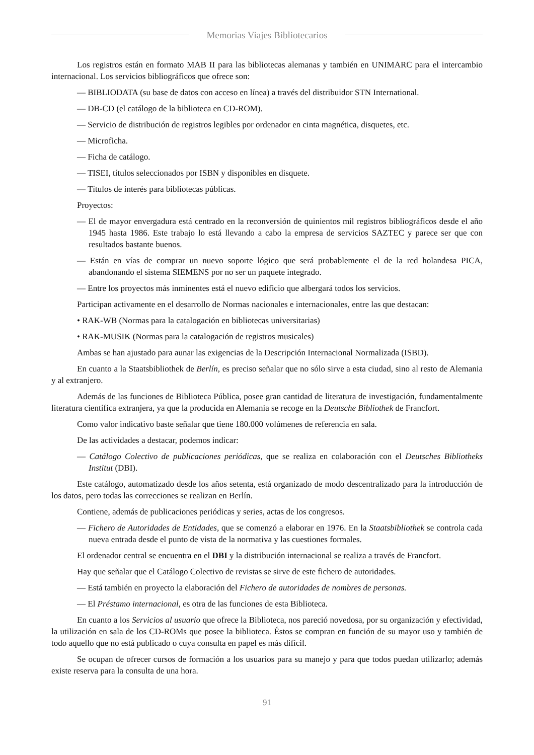Memorias Viajes Bibliotecarios
Los registros están en formato MAB II para las bibliotecas alemanas y también en UNIMARC para el intercambio internacional. Los servicios bibliográficos que ofrece son:
— BIBLIODATA (su base de datos con acceso en línea) a través del distribuidor STN International.
— DB-CD (el catálogo de la biblioteca en CD-ROM).
— Servicio de distribución de registros legibles por ordenador en cinta magnética, disquetes, etc.
— Microficha.
— Ficha de catálogo.
— TISEI, títulos seleccionados por ISBN y disponibles en disquete.
— Títulos de interés para bibliotecas públicas.
Proyectos:
— El de mayor envergadura está centrado en la reconversión de quinientos mil registros bibliográficos desde el año 1945 hasta 1986. Este trabajo lo está llevando a cabo la empresa de servicios SAZTEC y parece ser que con resultados bastante buenos.
— Están en vías de comprar un nuevo soporte lógico que será probablemente el de la red holandesa PICA, abandonando el sistema SIEMENS por no ser un paquete integrado.
— Entre los proyectos más inminentes está el nuevo edificio que albergará todos los servicios.
Participan activamente en el desarrollo de Normas nacionales e internacionales, entre las que destacan:
• RAK-WB (Normas para la catalogación en bibliotecas universitarias)
• RAK-MUSIK (Normas para la catalogación de registros musicales)
Ambas se han ajustado para aunar las exigencias de la Descripción Internacional Normalizada (ISBD).
En cuanto a la Staatsbibliothek de Berlín, es preciso señalar que no sólo sirve a esta ciudad, sino al resto de Alemania y al extranjero.
Además de las funciones de Biblioteca Pública, posee gran cantidad de literatura de investigación, fundamentalmente literatura científica extranjera, ya que la producida en Alemania se recoge en la Deutsche Bibliothek de Francfort.
Como valor indicativo baste señalar que tiene 180.000 volúmenes de referencia en sala.
De las actividades a destacar, podemos indicar:
— Catálogo Colectivo de publicaciones periódicas, que se realiza en colaboración con el Deutsches Bibliotheks Institut (DBI).
Este catálogo, automatizado desde los años setenta, está organizado de modo descentralizado para la introducción de los datos, pero todas las correcciones se realizan en Berlín.
Contiene, además de publicaciones periódicas y series, actas de los congresos.
— Fichero de Autoridades de Entidades, que se comenzó a elaborar en 1976. En la Staatsbibliothek se controla cada nueva entrada desde el punto de vista de la normativa y las cuestiones formales.
El ordenador central se encuentra en el DBI y la distribución internacional se realiza a través de Francfort.
Hay que señalar que el Catálogo Colectivo de revistas se sirve de este fichero de autoridades.
— Está también en proyecto la elaboración del Fichero de autoridades de nombres de personas.
— El Préstamo internacional, es otra de las funciones de esta Biblioteca.
En cuanto a los Servicios al usuario que ofrece la Biblioteca, nos pareció novedosa, por su organización y efectividad, la utilización en sala de los CD-ROMs que posee la biblioteca. Éstos se compran en función de su mayor uso y también de todo aquello que no está publicado o cuya consulta en papel es más difícil.
Se ocupan de ofrecer cursos de formación a los usuarios para su manejo y para que todos puedan utilizarlo; además existe reserva para la consulta de una hora.
91